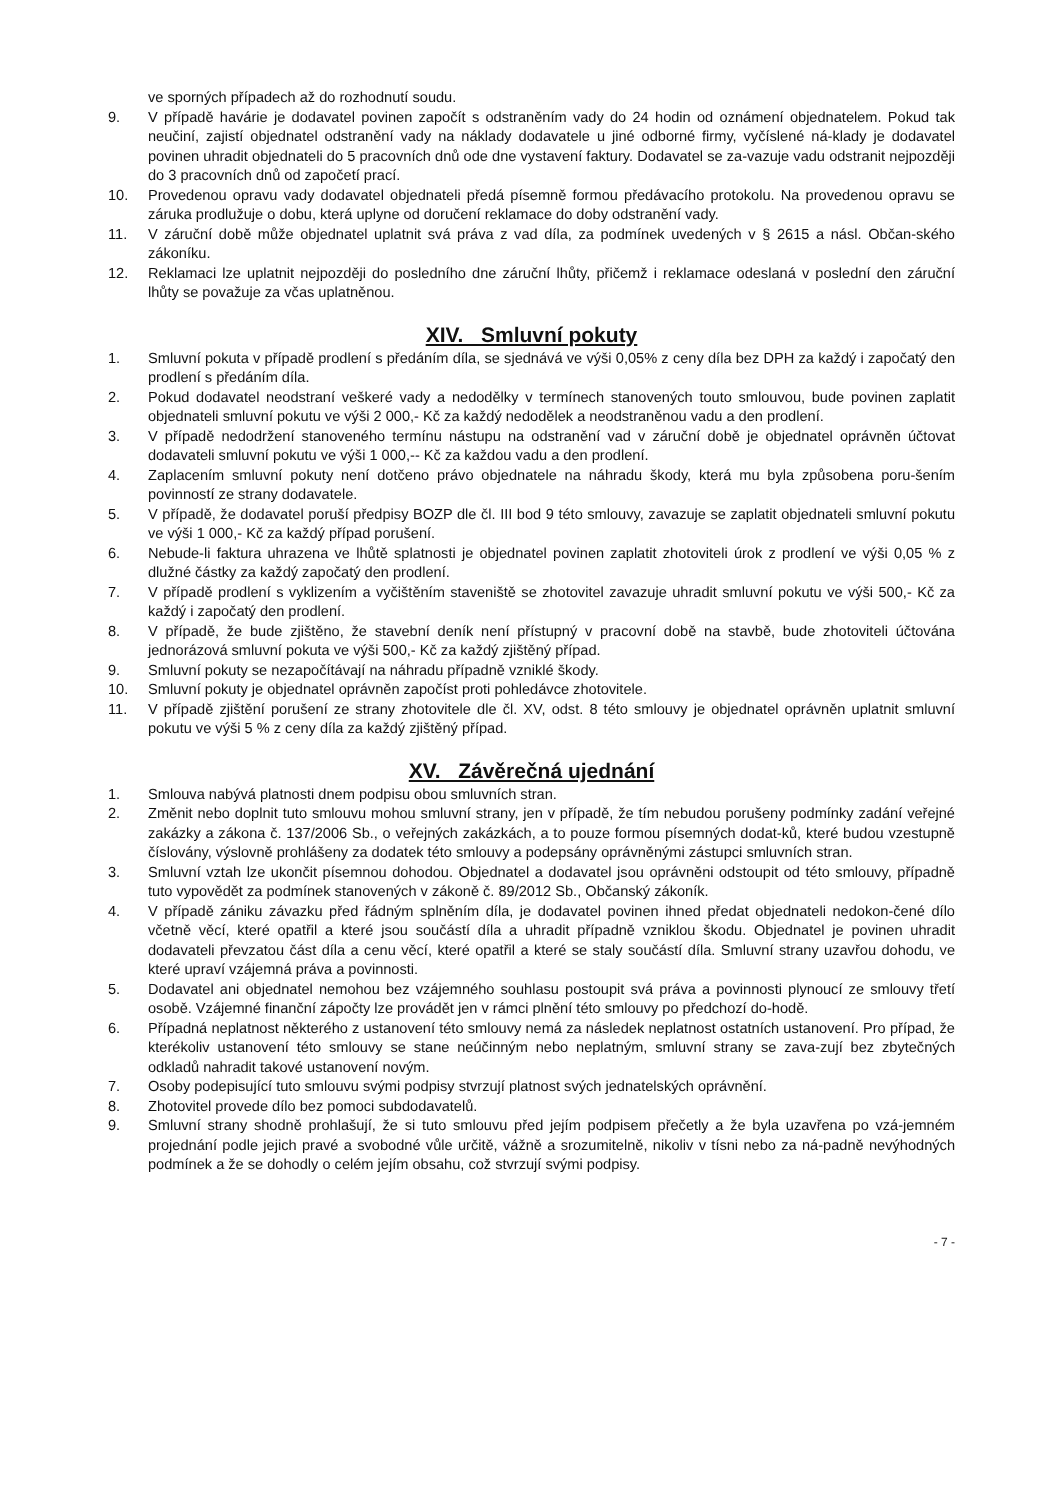ve sporných případech až do rozhodnutí soudu.
9. V případě havárie je dodavatel povinen započít s odstraněním vady do 24 hodin od oznámení objednatelem. Pokud tak neučiní, zajistí objednatel odstranění vady na náklady dodavatele u jiné odborné firmy, vyčíslené ná-klady je dodavatel povinen uhradit objednateli do 5 pracovních dnů ode dne vystavení faktury. Dodavatel se za-vazuje vadu odstranit nejpozději do 3 pracovních dnů od započetí prací.
10. Provedenou opravu vady dodavatel objednateli předá písemně formou předávacího protokolu. Na provedenou opravu se záruka prodlužuje o dobu, která uplyne od doručení reklamace do doby odstranění vady.
11. V záruční době může objednatel uplatnit svá práva z vad díla, za podmínek uvedených v § 2615 a násl. Občan-ského zákoníku.
12. Reklamaci lze uplatnit nejpozději do posledního dne záruční lhůty, přičemž i reklamace odeslaná v poslední den záruční lhůty se považuje za včas uplatněnou.
XIV. Smluvní pokuty
1. Smluvní pokuta v případě prodlení s předáním díla, se sjednává ve výši 0,05% z ceny díla bez DPH za každý i započatý den prodlení s předáním díla.
2. Pokud dodavatel neodstraní veškeré vady a nedodělky v termínech stanovených touto smlouvou, bude povinen zaplatit objednateli smluvní pokutu ve výši 2 000,- Kč za každý nedodělek a neodstraněnou vadu a den prodlení.
3. V případě nedodržení stanoveného termínu nástupu na odstranění vad v záruční době je objednatel oprávněn účtovat dodavateli smluvní pokutu ve výši 1 000,-- Kč za každou vadu a den prodlení.
4. Zaplacením smluvní pokuty není dotčeno právo objednatele na náhradu škody, která mu byla způsobena poru-šením povinností ze strany dodavatele.
5. V případě, že dodavatel poruší předpisy BOZP dle čl. III bod 9 této smlouvy, zavazuje se zaplatit objednateli smluvní pokutu ve výši 1 000,- Kč za každý případ porušení.
6. Nebude-li faktura uhrazena ve lhůtě splatnosti je objednatel povinen zaplatit zhotoviteli úrok z prodlení ve výši 0,05 % z dlužné částky za každý započatý den prodlení.
7. V případě prodlení s vyklizením a vyčištěním staveniště se zhotovitel zavazuje uhradit smluvní pokutu ve výši 500,- Kč za každý i započatý den prodlení.
8. V případě, že bude zjištěno, že stavební deník není přístupný v pracovní době na stavbě, bude zhotoviteli účtována jednorázová smluvní pokuta ve výši 500,- Kč za každý zjištěný případ.
9. Smluvní pokuty se nezapočítávají na náhradu případně vzniklé škody.
10. Smluvní pokuty je objednatel oprávněn započíst proti pohledávce zhotovitele.
11. V případě zjištění porušení ze strany zhotovitele dle čl. XV, odst. 8 této smlouvy je objednatel oprávněn uplatnit smluvní pokutu ve výši 5 % z ceny díla za každý zjištěný případ.
XV. Závěrečná ujednání
1. Smlouva nabývá platnosti dnem podpisu obou smluvních stran.
2. Změnit nebo doplnit tuto smlouvu mohou smluvní strany, jen v případě, že tím nebudou porušeny podmínky zadání veřejné zakázky a zákona č. 137/2006 Sb., o veřejných zakázkách, a to pouze formou písemných dodat-ků, které budou vzestupně číslovány, výslovně prohlášeny za dodatek této smlouvy a podepsány oprávněnými zástupci smluvních stran.
3. Smluvní vztah lze ukončit písemnou dohodou. Objednatel a dodavatel jsou oprávněni odstoupit od této smlouvy, případně tuto vypovědět za podmínek stanovených v zákoně č. 89/2012 Sb., Občanský zákoník.
4. V případě zániku závazku před řádným splněním díla, je dodavatel povinen ihned předat objednateli nedokon-čené dílo včetně věcí, které opatřil a které jsou součástí díla a uhradit případně vzniklou škodu. Objednatel je povinen uhradit dodavateli převzatou část díla a cenu věcí, které opatřil a které se staly součástí díla. Smluvní strany uzavřou dohodu, ve které upraví vzájemná práva a povinnosti.
5. Dodavatel ani objednatel nemohou bez vzájemného souhlasu postoupit svá práva a povinnosti plynoucí ze smlouvy třetí osobě. Vzájemné finanční zápočty lze provádět jen v rámci plnění této smlouvy po předchozí do-hodě.
6. Případná neplatnost některého z ustanovení této smlouvy nemá za následek neplatnost ostatních ustanovení. Pro případ, že kterékoliv ustanovení této smlouvy se stane neúčinným nebo neplatným, smluvní strany se zava-zují bez zbytečných odkladů nahradit takové ustanovení novým.
7. Osoby podepisující tuto smlouvu svými podpisy stvrzují platnost svých jednatelských oprávnění.
8. Zhotovitel provede dílo bez pomoci subdodavatelů.
9. Smluvní strany shodně prohlašují, že si tuto smlouvu před jejím podpisem přečetly a že byla uzavřena po vzá-jemném projednání podle jejich pravé a svobodné vůle určitě, vážně a srozumitelně, nikoliv v tísni nebo za ná-padně nevýhodných podmínek a že se dohodly o celém jejím obsahu, což stvrzují svými podpisy.
- 7 -